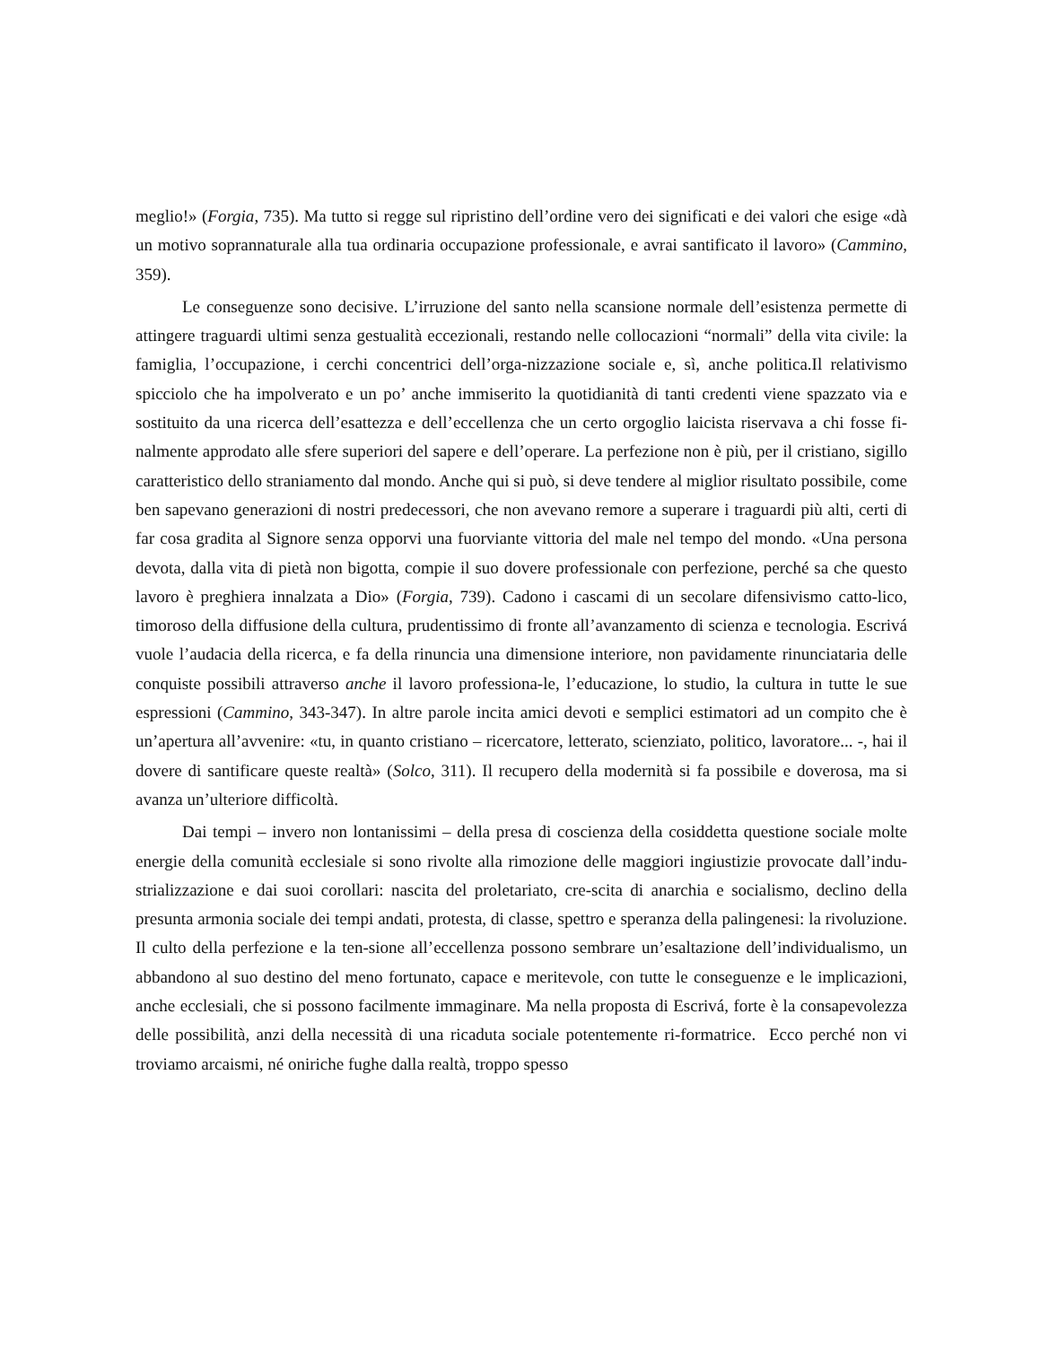meglio!» (Forgia, 735). Ma tutto si regge sul ripristino dell’ordine vero dei significati e dei valori che esige «dà un motivo soprannaturale alla tua ordinaria occupazione professionale, e avrai santificato il lavoro» (Cammino, 359).
Le conseguenze sono decisive. L’irruzione del santo nella scansione normale dell’esistenza permette di attingere traguardi ultimi senza gestualità eccezionali, restando nelle collocazioni “normali” della vita civile: la famiglia, l’occupazione, i cerchi concentrici dell’orga-nizzazione sociale e, sì, anche politica.Il relativismo spicciolo che ha impolverato e un po’ anche immiserito la quotidianità di tanti credenti viene spazzato via e sostituito da una ricerca dell’esattezza e dell’eccellenza che un certo orgoglio laicista riservava a chi fosse fi-nalmente approdato alle sfere superiori del sapere e dell’operare. La perfezione non è più, per il cristiano, sigillo caratteristico dello straniamento dal mondo. Anche qui si può, si deve tendere al miglior risultato possibile, come ben sapevano generazioni di nostri predecessori, che non avevano remore a superare i traguardi più alti, certi di far cosa gradita al Signore senza opporvi una fuorviante vittoria del male nel tempo del mondo. «Una persona devota, dalla vita di pietà non bigotta, compie il suo dovere professionale con perfezione, perché sa che questo lavoro è preghiera innalzata a Dio» (Forgia, 739). Cadono i cascami di un secolare difensivismo catto-lico, timoroso della diffusione della cultura, prudentissimo di fronte all’avanzamento di scienza e tecnologia. Escrivá vuole l’audacia della ricerca, e fa della rinuncia una dimensione interiore, non pavidamente rinunciataria delle conquiste possibili attraverso anche il lavoro professiona-le, l’educazione, lo studio, la cultura in tutte le sue espressioni (Cammino, 343-347). In altre parole incita amici devoti e semplici estimatori ad un compito che è un’apertura all’avvenire: «tu, in quanto cristiano – ricercatore, letterato, scienziato, politico, lavoratore... -, hai il dovere di santificare queste realtà» (Solco, 311). Il recupero della modernità si fa possibile e doverosa, ma si avanza un’ulteriore difficoltà.
Dai tempi – invero non lontanissimi – della presa di coscienza della cosiddetta questione sociale molte energie della comunità ecclesiale si sono rivolte alla rimozione delle maggiori ingiustizie provocate dall’indu-strializzazione e dai suoi corollari: nascita del proletariato, cre-scita di anarchia e socialismo, declino della presunta armonia sociale dei tempi andati, protesta, di classe, spettro e speranza della palingenesi: la rivoluzione. Il culto della perfezione e la ten-sione all’eccellenza possono sembrare un’esaltazione dell’individualismo, un abbandono al suo destino del meno fortunato, capace e meritevole, con tutte le conseguenze e le implicazioni, anche ecclesiali, che si possono facilmente immaginare. Ma nella proposta di Escrivá, forte è la consapevolezza delle possibilità, anzi della necessità di una ricaduta sociale potentemente ri-formatrice. Ecco perché non vi troviamo arcaismi, né oniriche fughe dalla realtà, troppo spesso